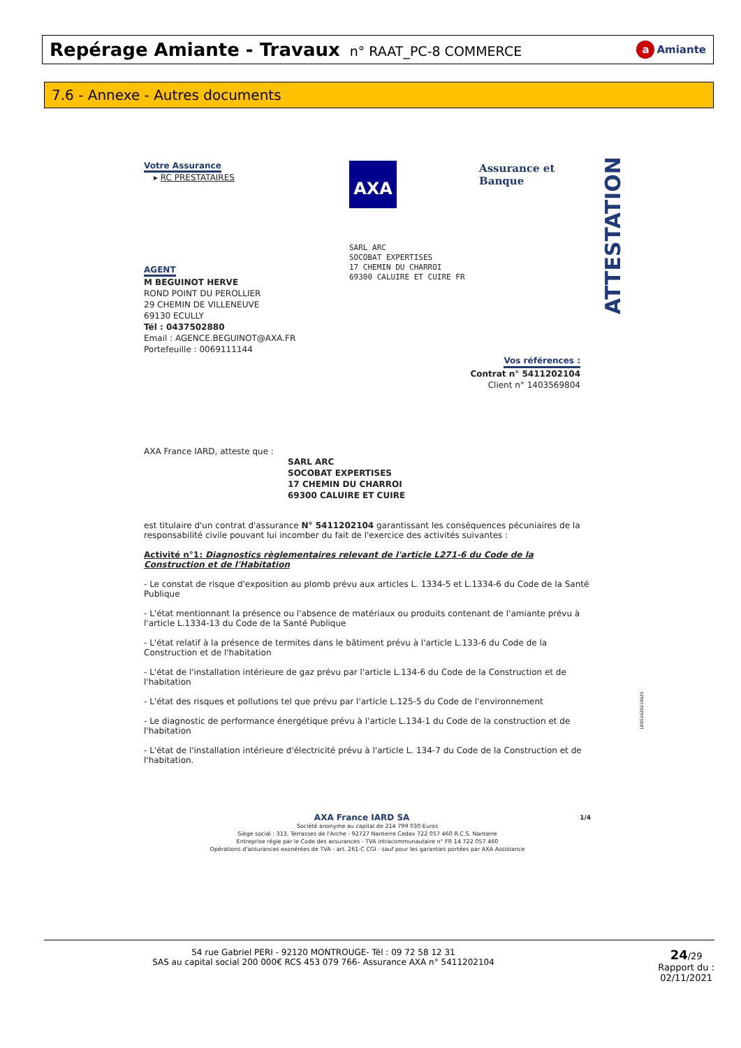Repérage Amiante - Travaux n° RAAT_PC-8 COMMERCE
a Amiante
7.6 - Annexe - Autres documents
ATTESTATION
AXA Assurance et Banque
Votre Assurance
▸ RC PRESTATAIRES
SARL ARC
SOCOBAT EXPERTISES
17 CHEMIN DU CHARROI
69300 CALUIRE ET CUIRE FR
AGENT
M BEGUINOT HERVE
ROND POINT DU PEROLLIER
29 CHEMIN DE VILLENEUVE
69130 ECULLY
Tél : 0437502880
Email : AGENCE.BEGUINOT@AXA.FR
Portefeuille : 0069111144
Vos références :
Contrat n° 5411202104
Client n° 1403569804
AXA France IARD, atteste que :
SARL ARC
SOCOBAT EXPERTISES
17 CHEMIN DU CHARROI
69300 CALUIRE ET CUIRE
est titulaire d'un contrat d'assurance N° 5411202104 garantissant les conséquences pécuniaires de la responsabilité civile pouvant lui incomber du fait de l'exercice des activités suivantes :
Activité n°1: Diagnostics règlementaires relevant de l'article L271-6 du Code de la Construction et de l'Habitation
- Le constat de risque d'exposition au plomb prévu aux articles L. 1334-5 et L.1334-6 du Code de la Santé Publique
- L'état mentionnant la présence ou l'absence de matériaux ou produits contenant de l'amiante prévu à l'article L.1334-13 du Code de la Santé Publique
- L'état relatif à la présence de termites dans le bâtiment prévu à l'article L.133-6 du Code de la Construction et de l'habitation
- L'état de l'installation intérieure de gaz prévu par l'article L.134-6 du Code de la Construction et de l'habitation
- L'état des risques et pollutions tel que prévu par l'article L.125-5 du Code de l'environnement
- Le diagnostic de performance énergétique prévu à l'article L.134-1 du Code de la construction et de l'habitation
- L'état de l'installation intérieure d'électricité prévu à l'article L. 134-7 du Code de la Construction et de l'habitation.
AXA France IARD SA 1/4
Société anonyme au capital de 214 799 030 Euros
Siège social : 313, Terrasses de l'Arche - 92727 Nanterre Cedex 722 057 460 R.C.S. Nanterre
Entreprise régie par le Code des assurances - TVA intracommunautaire n° FR 14 722 057 460
Opérations d'assurances exonérées de TVA - art. 261-C CGI - sauf pour les garanties portées par AXA Assistance
1D05262021062S
54 rue Gabriel PERI - 92120 MONTROUGE- Tél : 09 72 58 12 31
SAS au capital social 200 000€ RCS 453 079 766- Assurance AXA n° 5411202104
24/29
Rapport du :
02/11/2021